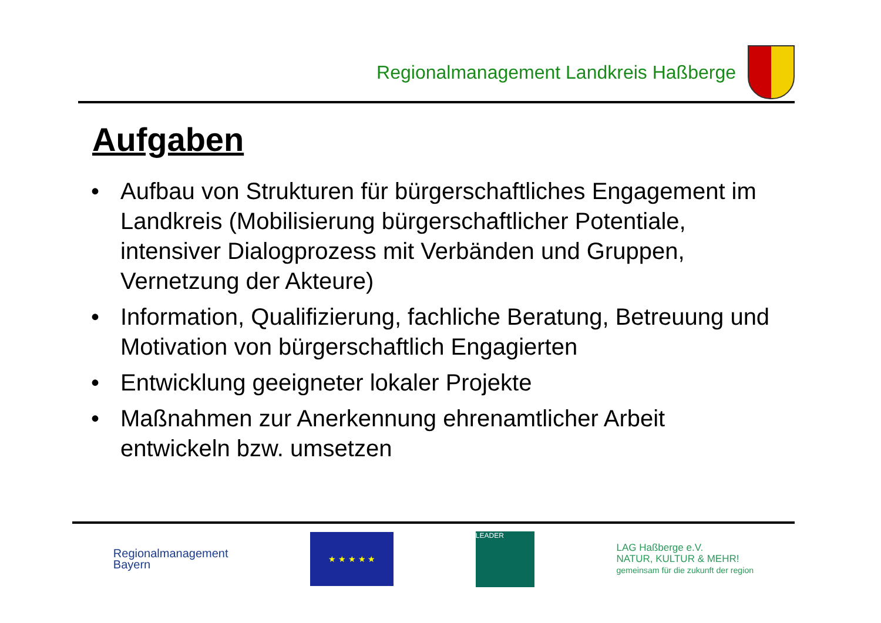Regionalmanagement Landkreis Haßberge
Aufgaben
• Aufbau von Strukturen für bürgerschaftliches Engagement im Landkreis (Mobilisierung bürgerschaftlicher Potentiale, intensiver Dialogprozess mit Verbänden und Gruppen, Vernetzung der Akteure)
• Information, Qualifizierung, fachliche Beratung, Betreuung und Motivation von bürgerschaftlich Engagierten
• Entwicklung geeigneter lokaler Projekte
• Maßnahmen zur Anerkennung ehrenamtlicher Arbeit entwickeln bzw. umsetzen
Regionalmanagement
Bayern
★ ★ ★ ★ ★
LEADER
LAG Haßberge e.V.
NATUR, KULTUR & MEHR!
gemeinsam für die zukunft der region